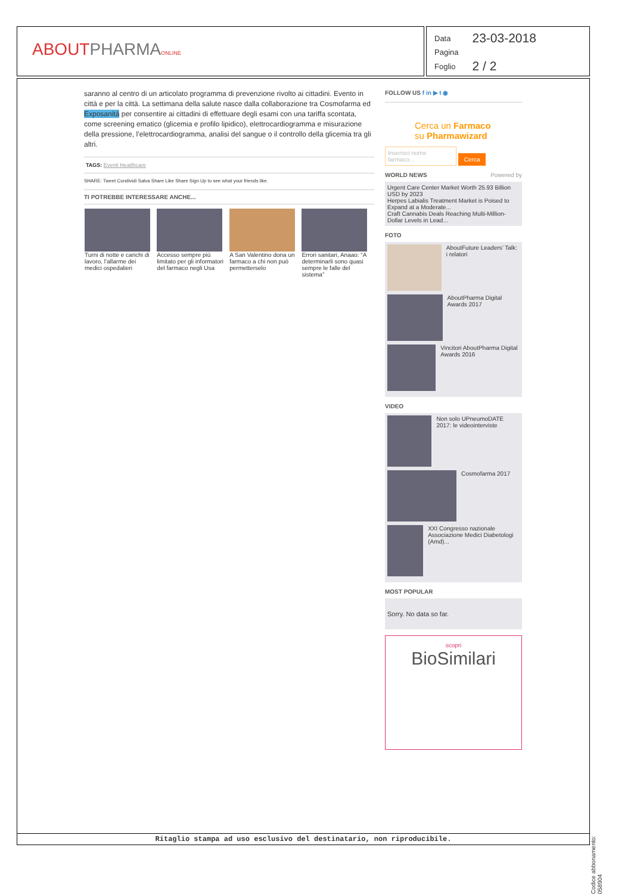ABOUTPHARMA ONLINE
| Data | 23-03-2018 |
| Pagina | |
| Foglio | 2 / 2 |
saranno al centro di un articolato programma di prevenzione rivolto ai cittadini. Evento in città e per la città. La settimana della salute nasce dalla collaborazione tra Cosmofarma ed Exposanità per consentire ai cittadini di effettuare degli esami con una tariffa scontata, come screening ematico (glicemia e profilo lipidico), elettrocardiogramma e misurazione della pressione, l’elettrocardiogramma, analisi del sangue o il controllo della glicemia tra gli altri.
TAGS: Eventi Heatlhcare
SHARE: Tweet Condividi Salva Share Like Share Sign Up to see what your friends like.
TI POTREBBE INTERESSARE ANCHE...
| Turni di notte e carichi di lavoro, l’allarme dei medici ospedalieri | Accesso sempre più limitato per gli informatori del farmaco negli Usa | A San Valentino dona un farmaco a chi non può permetterselo | Errori sanitari, Anaao: “A determinarli sono quasi sempre le falle del sistema” |
FOLLOW US f in ▶ t ◉
Cerca un Farmaco
su Pharmawizard
Inserisci nome farmaco... Cerca
WORLD NEWS Powered by
Urgent Care Center Market Worth 25.93 Billion USD by 2023
Herpes Labialis Treatment Market is Poised to Expand at a Moderate...
Craft Cannabis Deals Reaching Multi-Million-Dollar Levels in Lead...
FOTO
AboutFuture Leaders’ Talk: i relatori
AboutPharma Digital Awards 2017
Vincitori AboutPharma Digital Awards 2016
VIDEO
Non solo UPneumoDATE 2017: le videointerviste
Cosmofarma 2017
XXI Congresso nazionale Associazione Medici Diabetologi (Amd)...
MOST POPULAR
Sorry. No data so far.
scopri
BioSimilari
Ritaglio stampa ad uso esclusivo del destinatario, non riproducibile.
Codice abbonamento: 058904